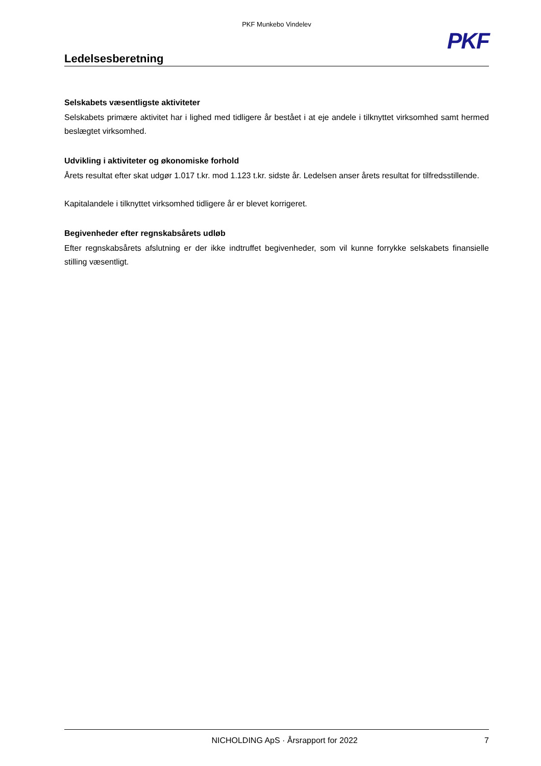PKF Munkebo Vindelev
Ledelsesberetning
PKF
Selskabets væsentligste aktiviteter
Selskabets primære aktivitet har i lighed med tidligere år bestået i at eje andele i tilknyttet virksomhed samt hermed beslægtet virksomhed.
Udvikling i aktiviteter og økonomiske forhold
Årets resultat efter skat udgør 1.017 t.kr. mod 1.123 t.kr. sidste år. Ledelsen anser årets resultat for tilfredsstillende.
Kapitalandele i tilknyttet virksomhed tidligere år er blevet korrigeret.
Begivenheder efter regnskabsårets udløb
Efter regnskabsårets afslutning er der ikke indtruffet begivenheder, som vil kunne forrykke selskabets finansielle stilling væsentligt.
NICHOLDING ApS · Årsrapport for 2022 7